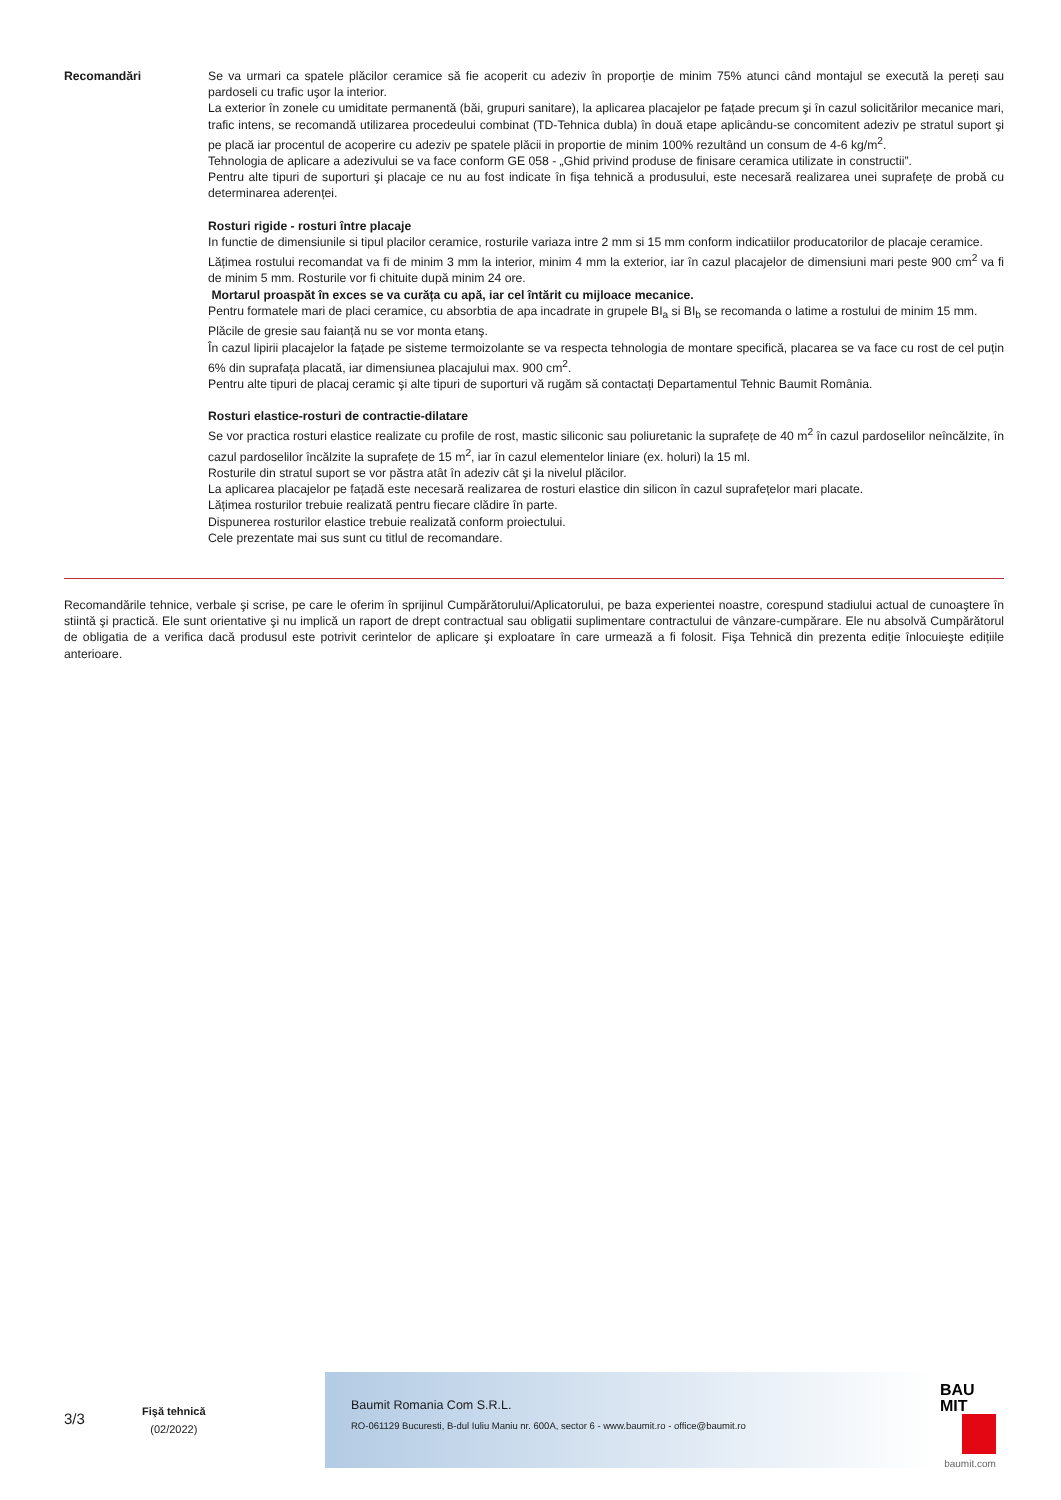Recomandări Se va urmari ca spatele plăcilor ceramice să fie acoperit cu adeziv în proporție de minim 75% atunci când montajul se execută la pereți sau pardoseli cu trafic uşor la interior.
La exterior în zonele cu umiditate permanentă (băi, grupuri sanitare), la aplicarea placajelor pe fațade precum şi în cazul solicitărilor mecanice mari, trafic intens, se recomandă utilizarea procedeului combinat (TD-Tehnica dubla) în două etape aplicându-se concomitent adeziv pe stratul suport şi pe placă iar procentul de acoperire cu adeziv pe spatele plăcii in proportie de minim 100% rezultând un consum de 4-6 kg/m<sup>2</sup>.
Tehnologia de aplicare a adezivului se va face conform GE 058 - „Ghid privind produse de finisare ceramica utilizate in constructii”.
Pentru alte tipuri de suporturi şi placaje ce nu au fost indicate în fişa tehnică a produsului, este necesară realizarea unei suprafețe de probă cu determinarea aderenței.
Rosturi rigide - rosturi între placaje
In functie de dimensiunile si tipul placilor ceramice, rosturile variaza intre 2 mm si 15 mm conform indicatiilor producatorilor de placaje ceramice.
Lățimea rostului recomandat va fi de minim 3 mm la interior, minim 4 mm la exterior, iar în cazul placajelor de dimensiuni mari peste 900 cm<sup>2</sup> va fi de minim 5 mm. Rosturile vor fi chituite după minim 24 ore.
Mortarul proaspăt în exces se va curăța cu apă, iar cel întărit cu mijloace mecanice.
Pentru formatele mari de placi ceramice, cu absorbtia de apa incadrate in grupele BI<sub>a</sub> si BI<sub>b</sub> se recomanda o latime a rostului de minim 15 mm.
Plăcile de gresie sau faianță nu se vor monta etanş.
În cazul lipirii placajelor la fațade pe sisteme termoizolante se va respecta tehnologia de montare specifică, placarea se va face cu rost de cel puțin 6% din suprafața placată, iar dimensiunea placajului max. 900 cm<sup>2</sup>.
Pentru alte tipuri de placaj ceramic şi alte tipuri de suporturi vă rugăm să contactați Departamentul Tehnic Baumit România.
Rosturi elastice-rosturi de contractie-dilatare
Se vor practica rosturi elastice realizate cu profile de rost, mastic siliconic sau poliuretanic la suprafețe de 40 m<sup>2</sup> în cazul pardoselilor neîncălzite, în cazul pardoselilor încălzite la suprafețe de 15 m<sup>2</sup>, iar în cazul elementelor liniare (ex. holuri) la 15 ml.
Rosturile din stratul suport se vor păstra atât în adeziv cât şi la nivelul plăcilor.
La aplicarea placajelor pe fațadă este necesară realizarea de rosturi elastice din silicon în cazul suprafețelor mari placate.
Lățimea rosturilor trebuie realizată pentru fiecare clădire în parte.
Dispunerea rosturilor elastice trebuie realizată conform proiectului.
Cele prezentate mai sus sunt cu titlul de recomandare.
Recomandările tehnice, verbale şi scrise, pe care le oferim în sprijinul Cumpărătorului/Aplicatorului, pe baza experientei noastre, corespund stadiului actual de cunoaştere în stiintă şi practică. Ele sunt orientative şi nu implică un raport de drept contractual sau obligatii suplimentare contractului de vânzare-cumpărare. Ele nu absolvă Cumpărătorul de obligatia de a verifica dacă produsul este potrivit cerintelor de aplicare şi exploatare în care urmează a fi folosit. Fişa Tehnică din prezenta ediție înlocuieşte edițiile anterioare.
3/3
Fişă tehnică
(02/2022)
Baumit Romania Com S.R.L.
RO-061129 Bucuresti, B-dul Iuliu Maniu nr. 600A, sector 6 - www.baumit.ro - office@baumit.ro
BAU
MIT
baumit.com